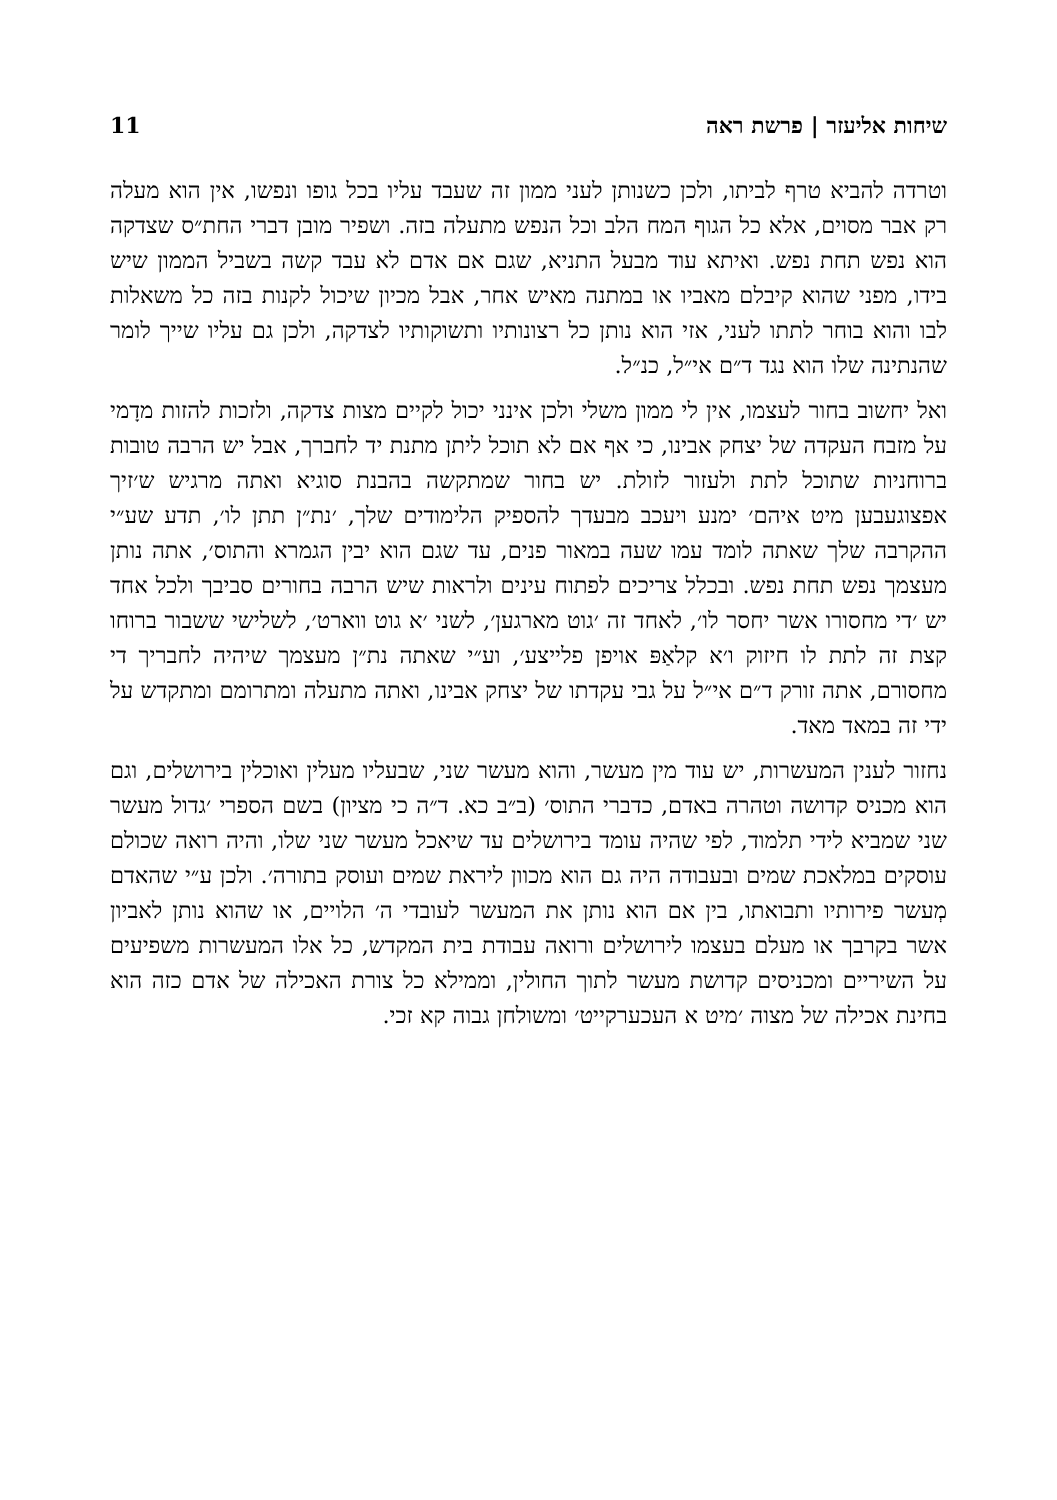שיחות אליעזר | פרשת ראה 11
וטרדה להביא טרף לביתו, ולכן כשנותן לעני ממון זה שעבד עליו בכל גופו ונפשו, אין הוא מעלה רק אבר מסוים, אלא כל הגוף המח הלב וכל הנפש מתעלה בזה. ושפיר מובן דברי החת״ס שצדקה הוא נפש תחת נפש. ואיתא עוד מבעל התניא, שגם אם אדם לא עבד קשה בשביל הממון שיש בידו, מפני שהוא קיבלם מאביו או במתנה מאיש אחר, אבל מכיון שיכול לקנות בזה כל משאלות לבו והוא בוחר לתתו לעני, אזי הוא נותן כל רצונותיו ותשוקותיו לצדקה, ולכן גם עליו שייך לומר שהנתינה שלו הוא נגד ד״ם אי״ל, כנ״ל.
ואל יחשוב בחור לעצמו, אין לי ממון משלי ולכן אינני יכול לקיים מצות צדקה, ולזכות להזות מדָמי על מזבח העקדה של יצחק אבינו, כי אף אם לא תוכל ליתן מתנת יד לחברך, אבל יש הרבה טובות ברוחניות שתוכל לתת ולעזור לזולת. יש בחור שמתקשה בהבנת סוגיא ואתה מרגיש ש׳זיך אפצוגעבען מיט איהם׳ ימנע ויעכב מבעדך להספיק הלימודים שלך, ׳נת״ן תתן לו׳, תדע שע״י ההקרבה שלך שאתה לומד עמו שעה במאור פנים, עד שגם הוא יבין הגמרא והתוס׳, אתה נותן מעצמך נפש תחת נפש. ובכלל צריכים לפתוח עינים ולראות שיש הרבה בחורים סביבך ולכל אחד יש ׳די מחסורו אשר יחסר לו׳, לאחד זה ׳גוט מארגען׳, לשני ׳א גוט ווארט׳, לשלישי ששבור ברוחו קצת זה לתת לו חיזוק ו׳א קלאַפּ אויפן פלייצע׳, וע״י שאתה נת״ן מעצמך שיהיה לחבריך די מחסורם, אתה זורק ד״ם אי״ל על גבי עקדתו של יצחק אבינו, ואתה מתעלה ומתרומם ומתקדש על ידי זה במאד מאד.
נחזור לענין המעשרות, יש עוד מין מעשר, והוא מעשר שני, שבעליו מעלין ואוכלין בירושלים, וגם הוא מכניס קדושה וטהרה באדם, כדברי התוס׳ (ב״ב כא. ד״ה כי מציון) בשם הספרי ׳גדול מעשר שני שמביא לידי תלמוד, לפי שהיה עומד בירושלים עד שיאכל מעשר שני שלו, והיה רואה שכולם עוסקים במלאכת שמים ובעבודה היה גם הוא מכוון ליראת שמים ועוסק בתורה׳. ולכן ע״י שהאדם מְעשר פירותיו ותבואתו, בין אם הוא נותן את המעשר לעובדי ה׳ הלויים, או שהוא נותן לאביון אשר בקרבך או מעלם בעצמו לירושלים ורואה עבודת בית המקדש, כל אלו המעשרות משפיעים על השיריים ומכניסים קדושת מעשר לתוך החולין, וממילא כל צורת האכילה של אדם כזה הוא בחינת אכילה של מצוה ׳מיט א העכערקייט׳ ומשולחן גבוה קא זכי.